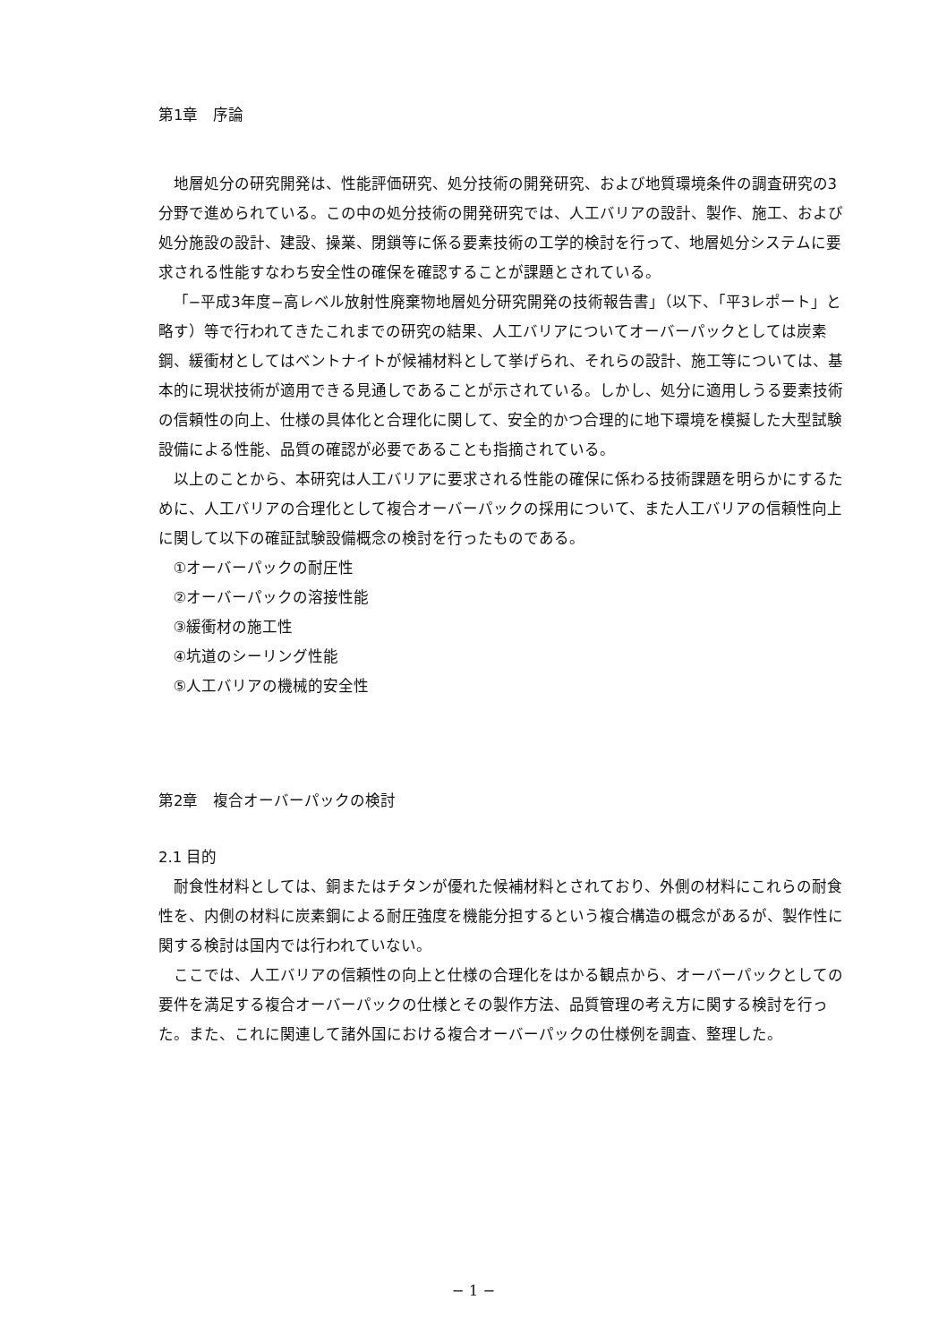第1章　序論
地層処分の研究開発は、性能評価研究、処分技術の開発研究、および地質環境条件の調査研究の3分野で進められている。この中の処分技術の開発研究では、人工バリアの設計、製作、施工、および処分施設の設計、建設、操業、閉鎖等に係る要素技術の工学的検討を行って、地層処分システムに要求される性能すなわち安全性の確保を確認することが課題とされている。
「−平成3年度−高レベル放射性廃棄物地層処分研究開発の技術報告書」（以下、「平3レポート」と略す）等で行われてきたこれまでの研究の結果、人工バリアについてオーバーパックとしては炭素鋼、緩衝材としてはベントナイトが候補材料として挙げられ、それらの設計、施工等については、基本的に現状技術が適用できる見通しであることが示されている。しかし、処分に適用しうる要素技術の信頼性の向上、仕様の具体化と合理化に関して、安全的かつ合理的に地下環境を模擬した大型試験設備による性能、品質の確認が必要であることも指摘されている。
以上のことから、本研究は人工バリアに要求される性能の確保に係わる技術課題を明らかにするために、人工バリアの合理化として複合オーバーパックの採用について、また人工バリアの信頼性向上に関して以下の確証試験設備概念の検討を行ったものである。
①オーバーパックの耐圧性
②オーバーパックの溶接性能
③緩衝材の施工性
④坑道のシーリング性能
⑤人工バリアの機械的安全性
第2章　複合オーバーパックの検討
2.1 目的
耐食性材料としては、銅またはチタンが優れた候補材料とされており、外側の材料にこれらの耐食性を、内側の材料に炭素鋼による耐圧強度を機能分担するという複合構造の概念があるが、製作性に関する検討は国内では行われていない。
ここでは、人工バリアの信頼性の向上と仕様の合理化をはかる観点から、オーバーパックとしての要件を満足する複合オーバーパックの仕様とその製作方法、品質管理の考え方に関する検討を行った。また、これに関連して諸外国における複合オーバーパックの仕様例を調査、整理した。
− 1 −